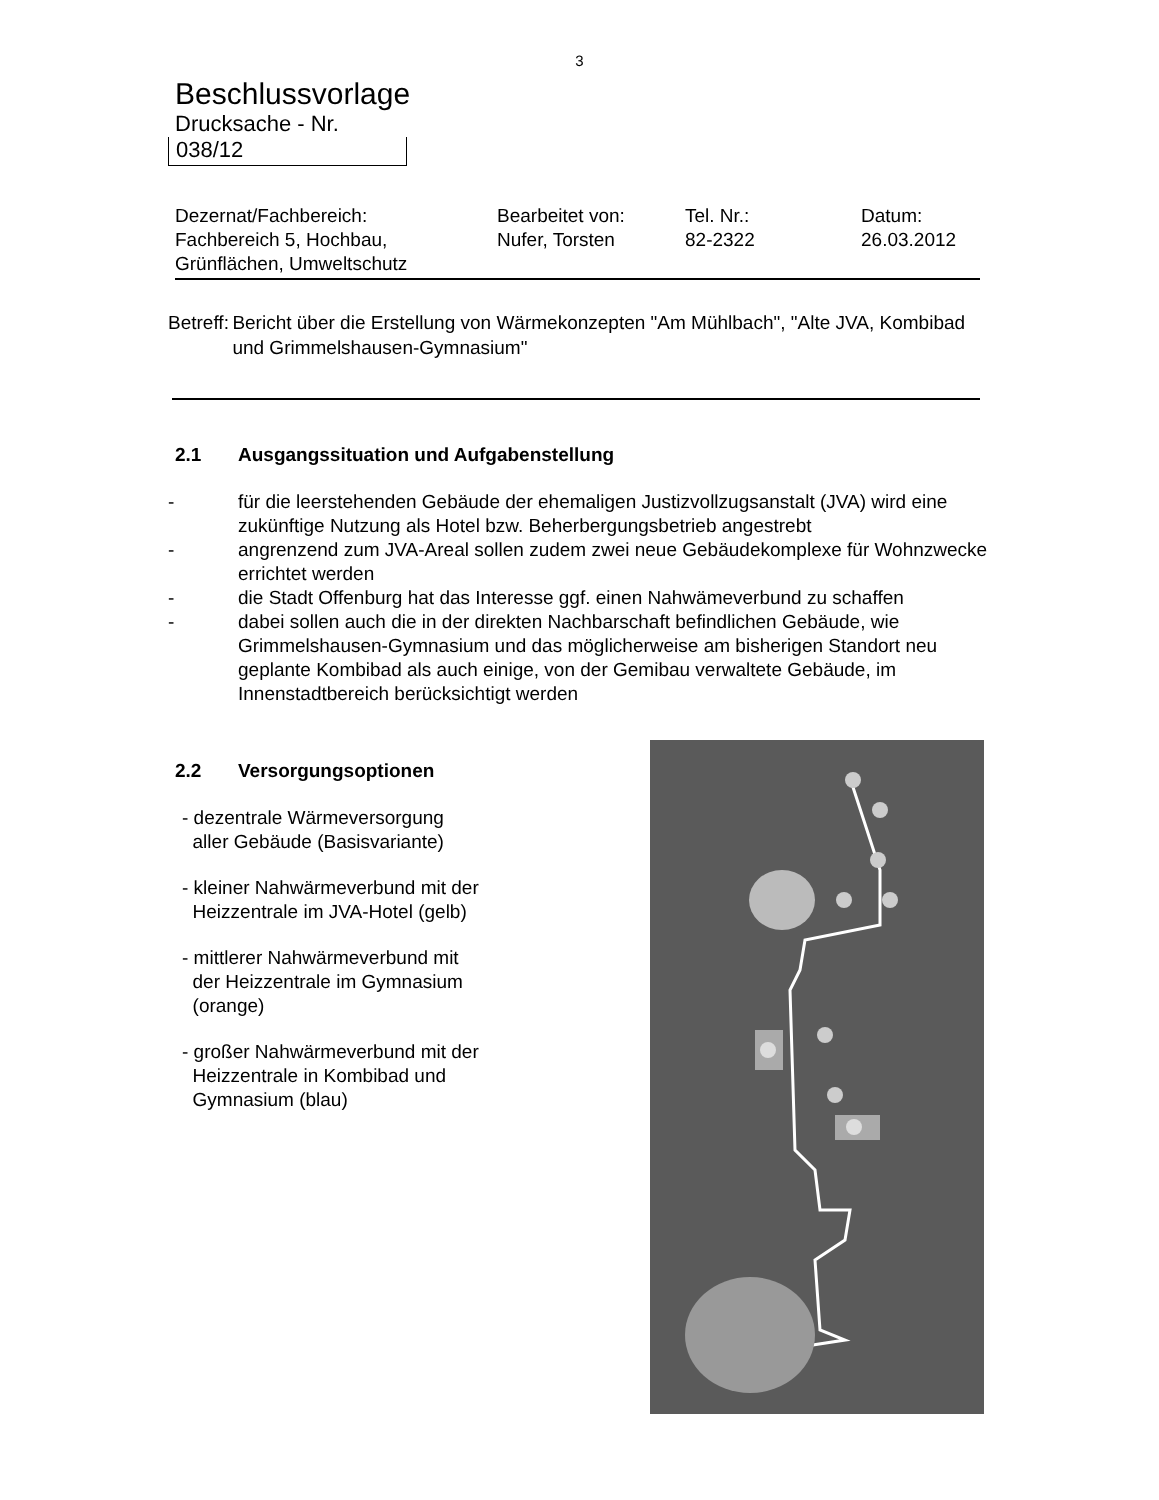3
Beschlussvorlage
Drucksache - Nr.
038/12
Dezernat/Fachbereich:
Fachbereich 5, Hochbau,
Grünflächen, Umweltschutz
Bearbeitet von:
Nufer, Torsten
Tel. Nr.:
82-2322
Datum:
26.03.2012
Betreff:
Bericht über die Erstellung von Wärmekonzepten "Am Mühlbach", "Alte JVA, Kombibad und Grimmelshausen-Gymnasium"
2.1 Ausgangssituation und Aufgabenstellung
- für die leerstehenden Gebäude der ehemaligen Justizvollzugsanstalt (JVA) wird eine zukünftige Nutzung als Hotel bzw. Beherbergungsbetrieb angestrebt
- angrenzend zum JVA-Areal sollen zudem zwei neue Gebäudekomplexe für Wohnzwecke errichtet werden
- die Stadt Offenburg hat das Interesse ggf. einen Nahwämeverbund zu schaffen
- dabei sollen auch die in der direkten Nachbarschaft befindlichen Gebäude, wie Grimmelshausen-Gymnasium und das möglicherweise am bisherigen Standort neu geplante Kombibad als auch einige, von der Gemibau verwaltete Gebäude, im Innenstadtbereich berücksichtigt werden
2.2 Versorgungsoptionen
- dezentrale Wärmeversorgung
aller Gebäude (Basisvariante)
- kleiner Nahwärmeverbund mit der
Heizzentrale im JVA-Hotel (gelb)
- mittlerer Nahwärmeverbund mit
der Heizzentrale im Gymnasium
(orange)
- großer Nahwärmeverbund mit der
Heizzentrale in Kombibad und
Gymnasium (blau)